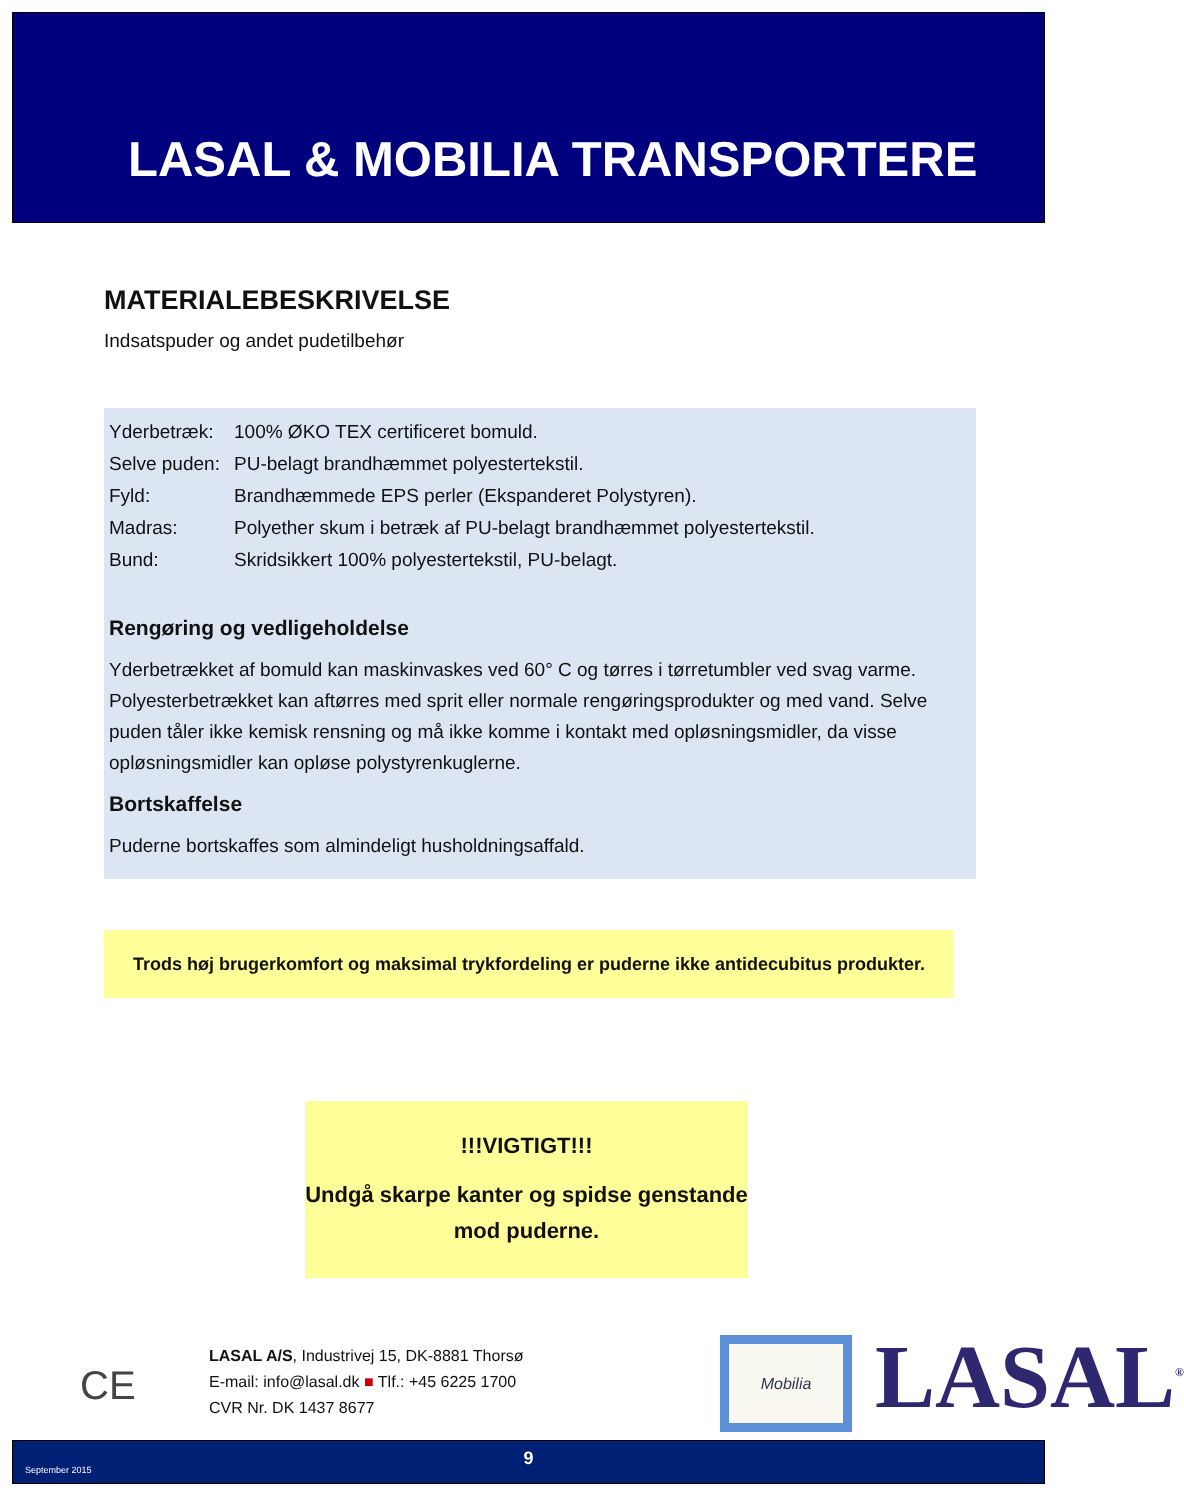LASAL & MOBILIA TRANSPORTERE
MATERIALEBESKRIVELSE
Indsatspuder og andet pudetilbehør
| Yderbetræk: | 100% ØKO TEX certificeret bomuld. |
| Selve puden: | PU-belagt brandhæmmet polyestertekstil. |
| Fyld: | Brandhæmmede EPS perler (Ekspanderet Polystyren). |
| Madras: | Polyether skum i betræk af PU-belagt brandhæmmet polyestertekstil. |
| Bund: | Skridsikkert 100% polyestertekstil, PU-belagt. |
Rengøring og vedligeholdelse
Yderbetrækket af bomuld kan maskinvaskes ved 60° C og tørres i tørretumbler ved svag varme. Polyesterbetrækket kan aftørres med sprit eller normale rengøringsprodukter og med vand. Selve puden tåler ikke kemisk rensning og må ikke komme i kontakt med opløsningsmidler, da visse opløsningsmidler kan opløse polystyrenkuglerne.
Bortskaffelse
Puderne bortskaffes som almindeligt husholdningsaffald.
Trods høj brugerkomfort og maksimal trykfordeling er puderne ikke antidecubitus produkter.
!!!VIGTIGT!!!
Undgå skarpe kanter og spidse genstande mod puderne.
CE
LASAL A/S, Industrivej 15, DK-8881 Thorsø
E-mail: info@lasal.dk ■ Tlf.: +45 6225 1700
CVR Nr. DK 1437 8677
Mobilia LASAL<sup>®</sup>
September 2015
9